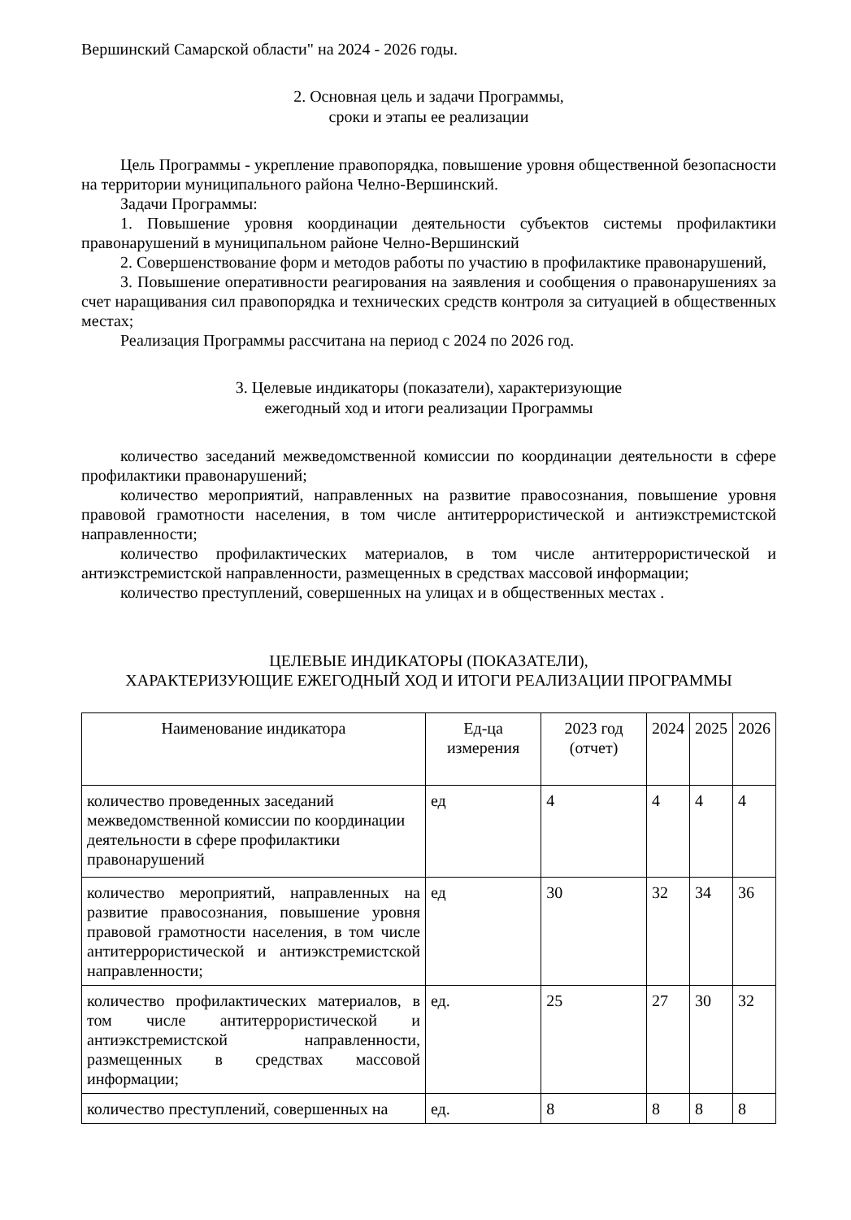Вершинский Самарской области" на 2024 - 2026 годы.
2. Основная цель и задачи Программы,
сроки и этапы ее реализации
Цель Программы - укрепление правопорядка, повышение уровня общественной безопасности на территории муниципального района Челно-Вершинский.
Задачи Программы:
1. Повышение уровня координации деятельности субъектов системы профилактики правонарушений в муниципальном районе Челно-Вершинский
2. Совершенствование форм и методов работы по участию в профилактике правонарушений,
3. Повышение оперативности реагирования на заявления и сообщения о правонарушениях за счет наращивания сил правопорядка и технических средств контроля за ситуацией в общественных местах;
Реализация Программы рассчитана на период с 2024 по 2026 год.
3. Целевые индикаторы (показатели), характеризующие
ежегодный ход и итоги реализации Программы
количество заседаний межведомственной комиссии по координации деятельности в сфере профилактики правонарушений;
количество мероприятий, направленных на развитие правосознания, повышение уровня правовой грамотности населения, в том числе антитеррористической и антиэкстремистской направленности;
количество профилактических материалов, в том числе антитеррористической и антиэкстремистской направленности, размещенных в средствах массовой информации;
количество преступлений, совершенных на улицах и в общественных местах .
ЦЕЛЕВЫЕ ИНДИКАТОРЫ (ПОКАЗАТЕЛИ),
ХАРАКТЕРИЗУЮЩИЕ ЕЖЕГОДНЫЙ ХОД И ИТОГИ РЕАЛИЗАЦИИ ПРОГРАММЫ
| Наименование индикатора | Ед-ца измерения | 2023 год (отчет) | 2024 | 2025 | 2026 |
| --- | --- | --- | --- | --- | --- |
| количество проведенных заседаний межведомственной комиссии по координации деятельности в сфере профилактики правонарушений | ед | 4 | 4 | 4 | 4 |
| количество мероприятий, направленных на развитие правосознания, повышение уровня правовой грамотности населения, в том числе антитеррористической и антиэкстремистской направленности; | ед | 30 | 32 | 34 | 36 |
| количество профилактических материалов, в том числе антитеррористической и антиэкстремистской направленности, размещенных в средствах массовой информации; | ед. | 25 | 27 | 30 | 32 |
| количество преступлений, совершенных на | ед. | 8 | 8 | 8 | 8 |